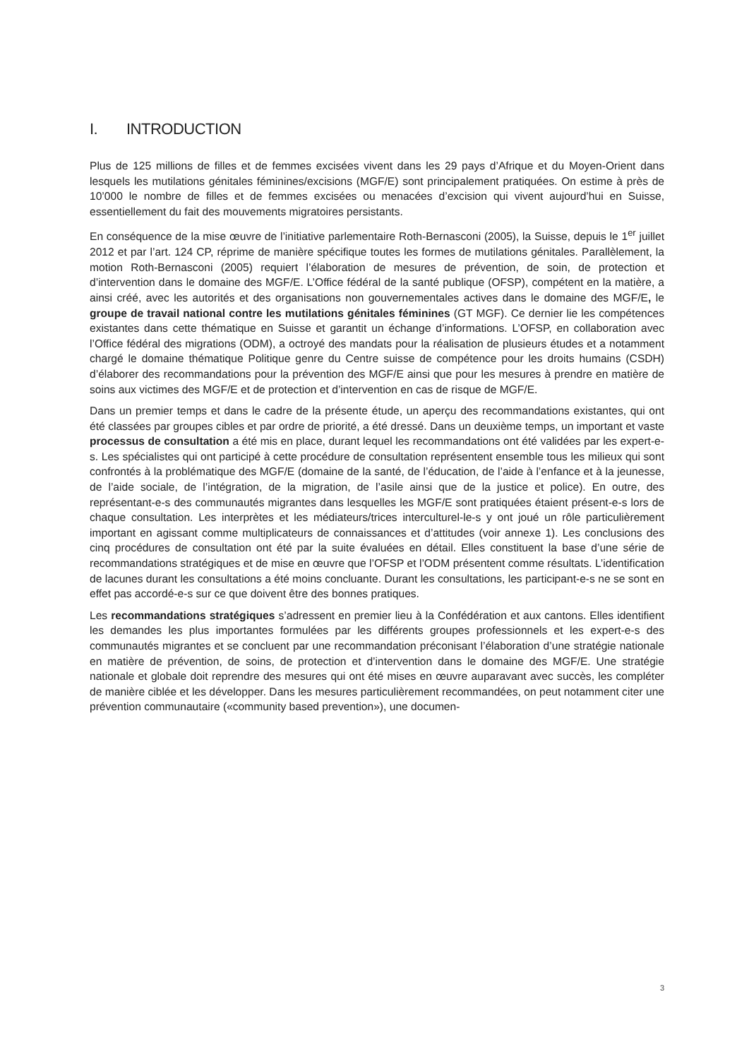I. INTRODUCTION
Plus de 125 millions de filles et de femmes excisées vivent dans les 29 pays d’Afrique et du Moyen-Orient dans lesquels les mutilations génitales féminines/excisions (MGF/E) sont principalement pratiquées. On estime à près de 10’000 le nombre de filles et de femmes excisées ou menacées d’excision qui vivent aujourd’hui en Suisse, essentiellement du fait des mouvements migratoires persistants.
En conséquence de la mise œuvre de l’initiative parlementaire Roth-Bernasconi (2005), la Suisse, depuis le 1<sup>er</sup> juillet 2012 et par l’art. 124 CP, réprime de manière spécifique toutes les formes de mutilations génitales. Parallèlement, la motion Roth-Bernasconi (2005) requiert l’élaboration de mesures de prévention, de soin, de protection et d’intervention dans le domaine des MGF/E. L’Office fédéral de la santé publique (OFSP), compétent en la matière, a ainsi créé, avec les autorités et des organisations non gouvernementales actives dans le domaine des MGF/E, le groupe de travail national contre les mutilations génitales féminines (GT MGF). Ce dernier lie les compétences existantes dans cette thématique en Suisse et garantit un échange d’informations. L’OFSP, en collaboration avec l’Office fédéral des migrations (ODM), a octroyé des mandats pour la réalisation de plusieurs études et a notamment chargé le domaine thématique Politique genre du Centre suisse de compétence pour les droits humains (CSDH) d’élaborer des recommandations pour la prévention des MGF/E ainsi que pour les mesures à prendre en matière de soins aux victimes des MGF/E et de protection et d’intervention en cas de risque de MGF/E.
Dans un premier temps et dans le cadre de la présente étude, un aperçu des recommandations existantes, qui ont été classées par groupes cibles et par ordre de priorité, a été dressé. Dans un deuxième temps, un important et vaste processus de consultation a été mis en place, durant lequel les recommandations ont été validées par les expert-e-s. Les spécialistes qui ont participé à cette procédure de consultation représentent ensemble tous les milieux qui sont confrontés à la problématique des MGF/E (domaine de la santé, de l’éducation, de l’aide à l’enfance et à la jeunesse, de l’aide sociale, de l’intégration, de la migration, de l’asile ainsi que de la justice et police). En outre, des représentant-e-s des communautés migrantes dans lesquelles les MGF/E sont pratiquées étaient présent-e-s lors de chaque consultation. Les interprètes et les médiateurs/trices interculturel-le-s y ont joué un rôle particulièrement important en agissant comme multiplicateurs de connaissances et d’attitudes (voir annexe 1). Les conclusions des cinq procédures de consultation ont été par la suite évaluées en détail. Elles constituent la base d’une série de recommandations stratégiques et de mise en œuvre que l’OFSP et l’ODM présentent comme résultats. L’identification de lacunes durant les consultations a été moins concluante. Durant les consultations, les participant-e-s ne se sont en effet pas accordé-e-s sur ce que doivent être des bonnes pratiques.
Les recommandations stratégiques s’adressent en premier lieu à la Confédération et aux cantons. Elles identifient les demandes les plus importantes formulées par les différents groupes professionnels et les expert-e-s des communautés migrantes et se concluent par une recommandation préconisant l’élaboration d’une stratégie nationale en matière de prévention, de soins, de protection et d’intervention dans le domaine des MGF/E. Une stratégie nationale et globale doit reprendre des mesures qui ont été mises en œuvre auparavant avec succès, les compléter de manière ciblée et les développer. Dans les mesures particulièrement recommandées, on peut notamment citer une prévention communautaire («community based prevention»), une documen-
3